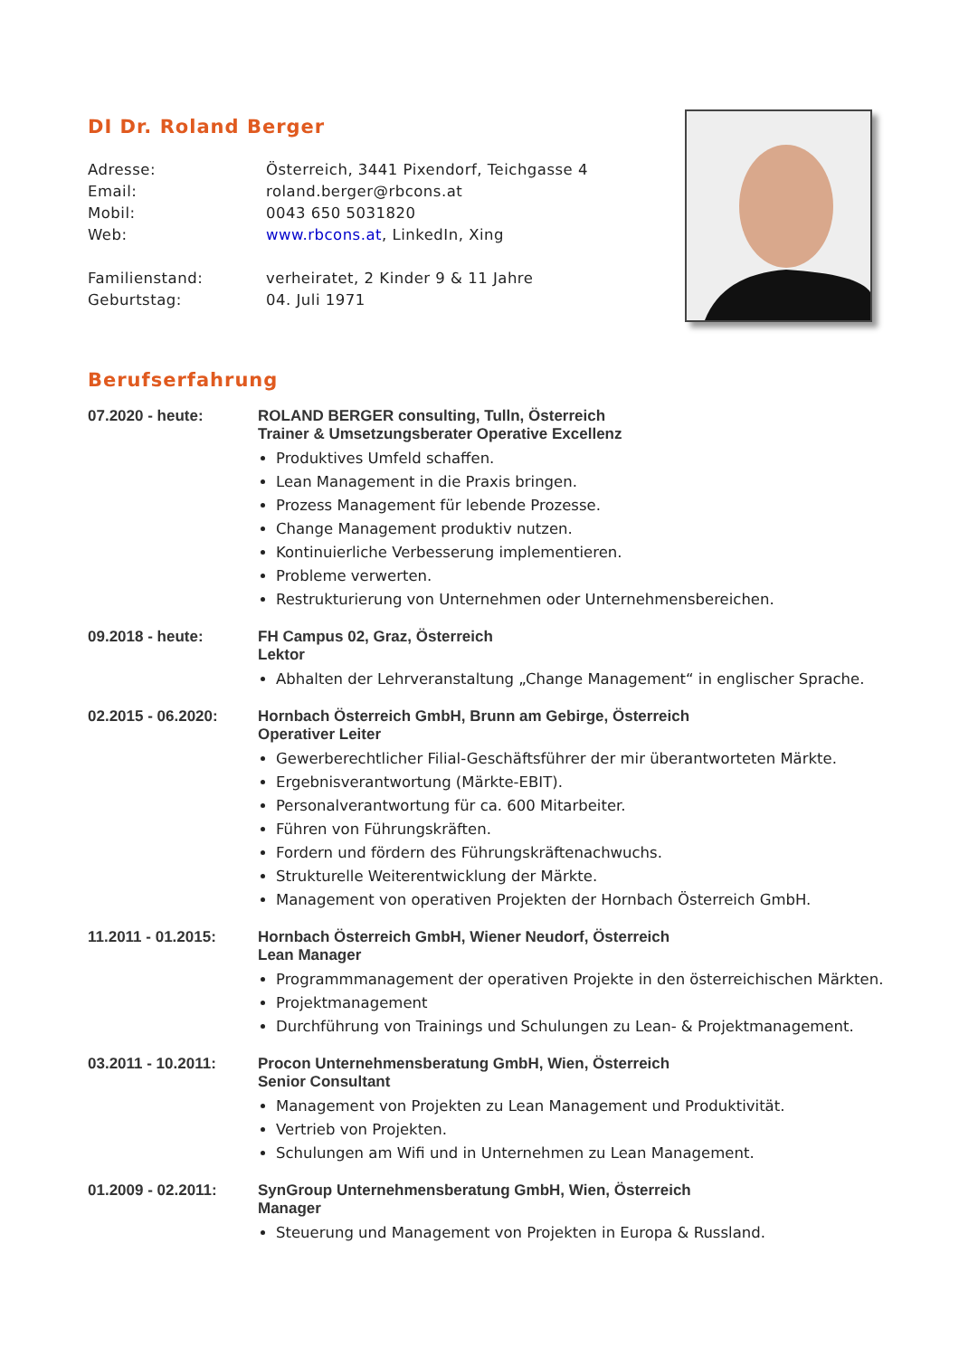DI Dr. Roland Berger
Adresse:
Österreich, 3441 Pixendorf, Teichgasse 4
Email:
roland.berger@rbcons.at
Mobil:
0043 650 5031820
Web:
www.rbcons.at, LinkedIn, Xing
Familienstand:
verheiratet, 2 Kinder 9 & 11 Jahre
Geburtstag:
04. Juli 1971
Berufserfahrung
07.2020 - heute:
ROLAND BERGER consulting, Tulln, Österreich
Trainer & Umsetzungsberater Operative Excellenz
Produktives Umfeld schaffen.
Lean Management in die Praxis bringen.
Prozess Management für lebende Prozesse.
Change Management produktiv nutzen.
Kontinuierliche Verbesserung implementieren.
Probleme verwerten.
Restrukturierung von Unternehmen oder Unternehmensbereichen.
09.2018 - heute:
FH Campus 02, Graz, Österreich
Lektor
Abhalten der Lehrveranstaltung „Change Management“ in englischer Sprache.
02.2015 - 06.2020:
Hornbach Österreich GmbH, Brunn am Gebirge, Österreich
Operativer Leiter
Gewerberechtlicher Filial-Geschäftsführer der mir überantworteten Märkte.
Ergebnisverantwortung (Märkte-EBIT).
Personalverantwortung für ca. 600 Mitarbeiter.
Führen von Führungskräften.
Fordern und fördern des Führungskräftenachwuchs.
Strukturelle Weiterentwicklung der Märkte.
Management von operativen Projekten der Hornbach Österreich GmbH.
11.2011 - 01.2015:
Hornbach Österreich GmbH, Wiener Neudorf, Österreich
Lean Manager
Programmmanagement der operativen Projekte in den österreichischen Märkten.
Projektmanagement
Durchführung von Trainings und Schulungen zu Lean- & Projektmanagement.
03.2011 - 10.2011:
Procon Unternehmensberatung GmbH, Wien, Österreich
Senior Consultant
Management von Projekten zu Lean Management und Produktivität.
Vertrieb von Projekten.
Schulungen am Wifi und in Unternehmen zu Lean Management.
01.2009 - 02.2011:
SynGroup Unternehmensberatung GmbH, Wien, Österreich
Manager
Steuerung und Management von Projekten in Europa & Russland.